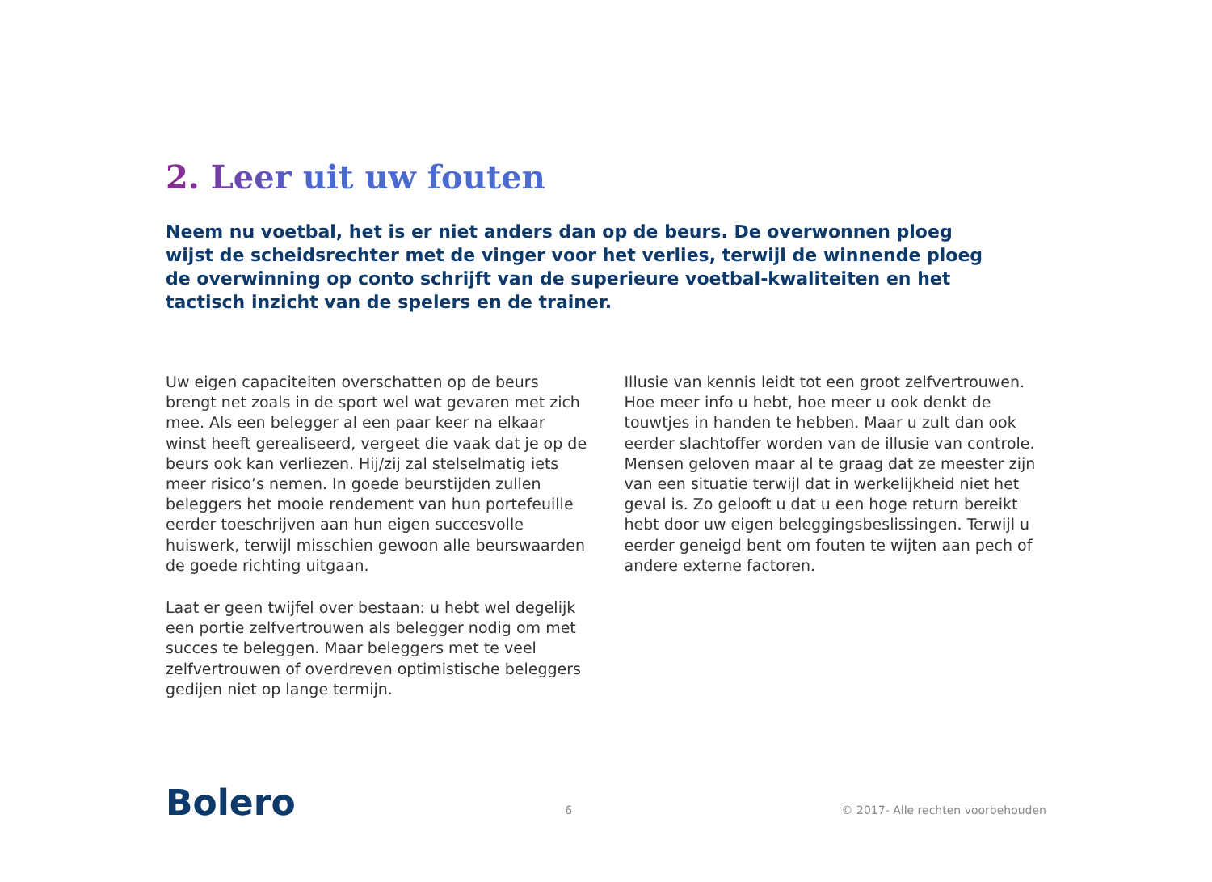2. Leer uit uw fouten
Neem nu voetbal, het is er niet anders dan op de beurs. De overwonnen ploeg wijst de scheidsrechter met de vinger voor het verlies, terwijl de winnende ploeg de overwinning op conto schrijft van de superieure voetbal-kwaliteiten en het tactisch inzicht van de spelers en de trainer.
Uw eigen capaciteiten overschatten op de beurs brengt net zoals in de sport wel wat gevaren met zich mee. Als een belegger al een paar keer na elkaar winst heeft gerealiseerd, vergeet die vaak dat je op de beurs ook kan verliezen. Hij/zij zal stelselmatig iets meer risico’s nemen. In goede beurstijden zullen beleggers het mooie rendement van hun portefeuille eerder toeschrijven aan hun eigen succesvolle huiswerk, terwijl misschien gewoon alle beurswaarden de goede richting uitgaan.
Laat er geen twijfel over bestaan: u hebt wel degelijk een portie zelfvertrouwen als belegger nodig om met succes te beleggen. Maar beleggers met te veel zelfvertrouwen of overdreven optimistische beleggers gedijen niet op lange termijn.
Illusie van kennis leidt tot een groot zelfvertrouwen. Hoe meer info u hebt, hoe meer u ook denkt de touwtjes in handen te hebben. Maar u zult dan ook eerder slachtoffer worden van de illusie van controle. Mensen geloven maar al te graag dat ze meester zijn van een situatie terwijl dat in werkelijkheid niet het geval is. Zo gelooft u dat u een hoge return bereikt hebt door uw eigen beleggingsbeslissingen. Terwijl u eerder geneigd bent om fouten te wijten aan pech of andere externe factoren.
Bolero 6 © 2017- Alle rechten voorbehouden